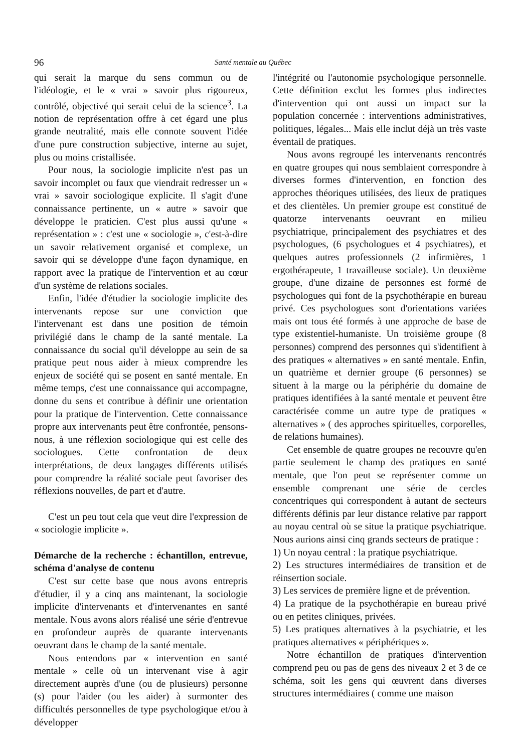96 Santé mentale au Québec
qui serait la marque du sens commun ou de l'idéologie, et le « vrai » savoir plus rigoureux, contrôlé, objectivé qui serait celui de la science<sup>3</sup>. La notion de représentation offre à cet égard une plus grande neutralité, mais elle connote souvent l'idée d'une pure construction subjective, interne au sujet, plus ou moins cristallisée.
Pour nous, la sociologie implicite n'est pas un savoir incomplet ou faux que viendrait redresser un « vrai » savoir sociologique explicite. Il s'agit d'une connaissance pertinente, un « autre » savoir que développe le praticien. C'est plus aussi qu'une « représentation » : c'est une « sociologie », c'est-à-dire un savoir relativement organisé et complexe, un savoir qui se développe d'une façon dynamique, en rapport avec la pratique de l'intervention et au cœur d'un système de relations sociales.
Enfin, l'idée d'étudier la sociologie implicite des intervenants repose sur une conviction que l'intervenant est dans une position de témoin privilégié dans le champ de la santé mentale. La connaissance du social qu'il développe au sein de sa pratique peut nous aider à mieux comprendre les enjeux de société qui se posent en santé mentale. En même temps, c'est une connaissance qui accompagne, donne du sens et contribue à définir une orientation pour la pratique de l'intervention. Cette connaissance propre aux intervenants peut être confrontée, pensons-nous, à une réflexion sociologique qui est celle des sociologues. Cette confrontation de deux interprétations, de deux langages différents utilisés pour comprendre la réalité sociale peut favoriser des réflexions nouvelles, de part et d'autre.
C'est un peu tout cela que veut dire l'expression de « sociologie implicite ».
Démarche de la recherche : échantillon, entrevue, schéma d'analyse de contenu
C'est sur cette base que nous avons entrepris d'étudier, il y a cinq ans maintenant, la sociologie implicite d'intervenants et d'intervenantes en santé mentale. Nous avons alors réalisé une série d'entrevue en profondeur auprès de quarante intervenants oeuvrant dans le champ de la santé mentale.
Nous entendons par « intervention en santé mentale » celle où un intervenant vise à agir directement auprès d'une (ou de plusieurs) personne (s) pour l'aider (ou les aider) à surmonter des difficultés personnelles de type psychologique et/ou à développer
l'intégrité ou l'autonomie psychologique personnelle. Cette définition exclut les formes plus indirectes d'intervention qui ont aussi un impact sur la population concernée : interventions administratives, politiques, légales... Mais elle inclut déjà un très vaste éventail de pratiques.
Nous avons regroupé les intervenants rencontrés en quatre groupes qui nous semblaient correspondre à diverses formes d'intervention, en fonction des approches théoriques utilisées, des lieux de pratiques et des clientèles. Un premier groupe est constitué de quatorze intervenants oeuvrant en milieu psychiatrique, principalement des psychiatres et des psychologues, (6 psychologues et 4 psychiatres), et quelques autres professionnels (2 infirmières, 1 ergothérapeute, 1 travailleuse sociale). Un deuxième groupe, d'une dizaine de personnes est formé de psychologues qui font de la psychothérapie en bureau privé. Ces psychologues sont d'orientations variées mais ont tous été formés à une approche de base de type existentiel-humaniste. Un troisième groupe (8 personnes) comprend des personnes qui s'identifient à des pratiques « alternatives » en santé mentale. Enfin, un quatrième et dernier groupe (6 personnes) se situent à la marge ou la périphérie du domaine de pratiques identifiées à la santé mentale et peuvent être caractérisée comme un autre type de pratiques « alternatives » ( des approches spirituelles, corporelles, de relations humaines).
Cet ensemble de quatre groupes ne recouvre qu'en partie seulement le champ des pratiques en santé mentale, que l'on peut se représenter comme un ensemble comprenant une série de cercles concentriques qui correspondent à autant de secteurs différents définis par leur distance relative par rapport au noyau central où se situe la pratique psychiatrique. Nous aurions ainsi cinq grands secteurs de pratique :
1) Un noyau central : la pratique psychiatrique.
2) Les structures intermédiaires de transition et de réinsertion sociale.
3) Les services de première ligne et de prévention.
4) La pratique de la psychothérapie en bureau privé ou en petites cliniques, privées.
5) Les pratiques alternatives à la psychiatrie, et les pratiques alternatives « périphériques ».
Notre échantillon de pratiques d'intervention comprend peu ou pas de gens des niveaux 2 et 3 de ce schéma, soit les gens qui œuvrent dans diverses structures intermédiaires ( comme une maison